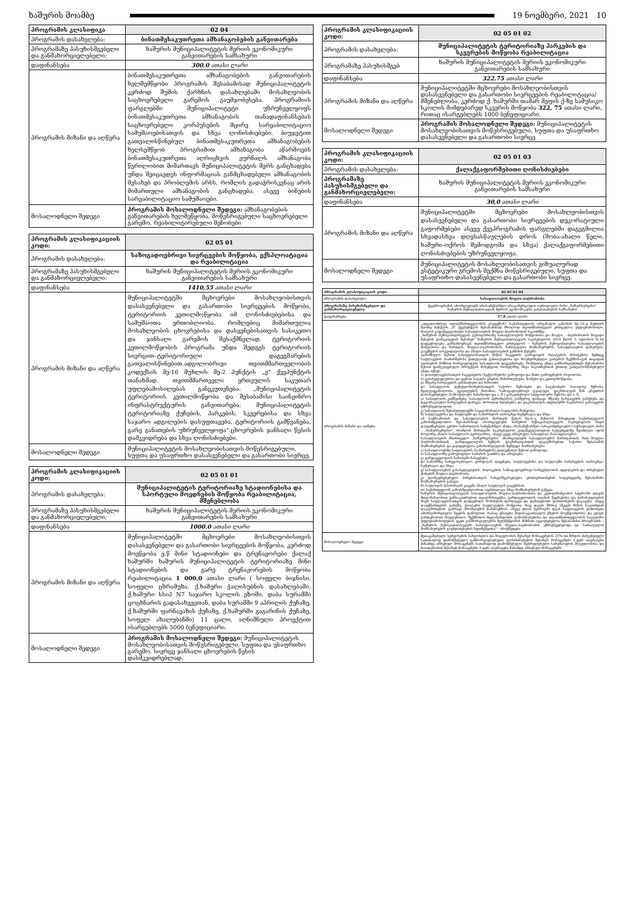ხაშურის მოამბე 19 ნოემბერი, 2021 10
| პროგრამის კლასიფიკა | 02 04 |
| პროგრამის დასახელება: | ბინათმესაკუთრეთა ამხანაგობების განვითარება |
| პროგრამაზე პასუხისმგებელი და განმახორციელებელი: | ხაშურის მუნიციპალიტეტის მერიის ეკონომიკური განვითარების სამსახური |
| დაფინანსება | 300,0 ათასი ლარი |
| პროგრამის მიზანი და აღწერა | ბინათმესაკუთრეთა ამხანაგობების განვითარების ხელშემწყობი პროგრამის შესაბამისად მუნიციპალიტეტის კერძოდ შუშის ქარხნის დასახლებაში მოსახლეობის საცხოვრებელი გარემოს გაუმჯობესება. პროგრამიის ფარგლებში მუნიციპალიტეტი უზრუნველყოფს ბინათმესაკუთრეთა ამხანაგობის თანადაფინანსებას საცხოვრებელი კორპუსების მცირე სარეაბილიტაციო სამუშაოებისათვის და სხვა ღონისძიებები. ბიუჯეტით გათვალისწინებულ ბინათმესაკუთრეთა ამხანაგობების ხელსემწყობ პროგრამით ამხანაგობა აწარმოებს ბინათმესაკუთრეთა აღრიცხვის ჟურნალს ამხანაგობა წერილობით მიმართავს მუნიციპალიტეტის მერს განცხადება უნდა შეიცავდეს ინფორმაციას განმცხადებელი ამხანაგობის შესახებ და პრობლემის არსს, რომლის გადაჭრისკენაც არის მიმართული ამხანაგობის განცხადება. ასევე ბინების სარეაბილიტაციო სამუშაოები. |
| მოსალოდნელი შედეგი | პროგრამის მოსალოდნელი შედეგი: ამხანაგობების განვითარების ხელშეწყობა, მოწესრიგებული საცხოვრებელი გარემო, რეაბილიტირებული შენობები |
| პროგრამის კლასიფიკაციის კოდი: | 02 05 01 |
| პროგრამის დასახელება: | საზოგადოებრივი სივრცეების მოწყობა, ექსპლოატაცია და რეაბილიტაცია |
| პროგრამაზე პასუხისმგებელი და განმახორციელებელი: | ხაშურის მუნიციპალიტეტის მერიის ეკონომიკური განვითარების სამსახური |
| დაფინანსება | 1410,55 ათასი ლარი |
| პროგრამის მიზანი და აღწერა | მუნიციპალიტეტში მცხოვრები მოსახლეობისთვის დასასვენებელი და გასართობი სივრცეების მოწყობა, ტერიტორიის კეთილმოწყობა იმ ღონისძიებებისა და სამუშაოთა ერთობლიობა, რომლებიც მიმართულია მოსახლეობის ცხოვრებისა და დასვენებისათვის სასიკეთო და ჯანსაღი გარემოს შესაქმნელად. ტერიტორიის კეთილმოწყობის პროგრამა უნდა შედგეს ტერიტორიის სივრცით–ტერიტორიული დაგეგმარების გათვალისწინებით.ადგილობრივი თვითმმართველობის კოდექსის მე-16 მუხლის მე-2 პუნქტის „ვ" ქვეპუნქტის თანახმად, თვითმმართველი ერთეულის საკუთარ უფლებამოსილებას განეკუთვნება: „მუნიციპალიტეტის ტერიტორიის კეთილმოწყობა და შესაბამისი საინჟინრო ინფრასტრუქტურის განვითარება; მუნიციპალიტეტის ტერიტორიაზე ქუჩების, პარკების, სკვერებისა და სხვა საჯარო ადგილების დასუფთავება, ტერიტორიის გამწვანება, გარე განათების უზრუნველყოფა".ცხოვრების ჯანსაღი წესის დამკვიდრება და სხვა ღონისძიებები. |
| მოსალოდნელი შედეგი | მუნიციპალიტეტის მოსახლეობისათვის მოწესრიგებული, სუფთა და უსაფრთხო დასასვენებელი და გასართობი სივრცე. |
| პროგრამის კლასიფიკაციის კოდი: | 02 05 01 01 |
| პროგრამის დასახელება: | მუნიციპალიტეტის ტერიტორიაზე სტადიონებისა და სპორტული მოედნების მოწყობა რეაბილიტაცია, მშენებლობა |
| პროგრამაზე პასუხისმგებელი და განმახორციელებელი: | ხაშურის მუნიციპალიტეტის მერიის ეკონომიკური განვითარების სამსახური |
| დაფინანსება | 1000.0 ათასი ლარი |
| პროგრამის მიზანი და აღწერა | მუნიციპალიტეტში მცხოვრები მოსახლეობისთვის დასასვენებელი და გასართობი სივრცეების მოწყობა, კერძოდ მოეწყობა ე.წ მინი სტადიონები და ტრენაჟორები ქალაქ ხაშურში ხაშურის მუნიციპალიტეტის ტერიტორიაზე მინი სტადიონების და გარე ტრენაჟორების მოწყობა რეაბილიტაცია 1 000,0 ათასი ლარი ( სოფელი ბიჯნისი, სოფელი ცხრამუხა, ქ.ხაშური ჭალისუბნის დასახლებაში, ქ.ხაშური სსიპ N7 საჯარო სკოლის ეზოში, დაბა სურამში ცოცხნარის გადასახვევთან, დაბა სურამში 9 აპრილის ქუჩაზე, ქ.ხაშურში ფარნავაზის ქუჩაზე, ქ.ხაშურში გაგარინის ქუჩაზე, სოფელ ახალუბანში) 11 ცალი, აღნიშნული პროექტით ისარგებლებს 5000 ბენეფიციარი. |
| მოსალოდნელი შედეგი | პროგრამის მოსალოდნელი შედეგი: მუნიციპალიტეტის მოსახლეობისათვის მოწესრიგებული, სუფთა და უსაფრთხო გარემო, სივრცე ჯანსაღი ცხოვრების წესის დასმკვიდრებლად. |
| პროგრამის კლასიფიკაციის კოდი: | 02 05 01 02 |
| პროგრამის დასახელება: | მუნიციპალიტეტის ტერიტორიაზე პარკების და სკვერების მოწყობა რეაბილიტაცია |
| პროგრამაზე პასუხისმგებ | ხაშურის მუნიციპალიტეტის მერიის ეკონომიკური განვითარების სამსახური |
| დაფინანსება | 322.75 ათასი ლარი |
| პროგრამის მიზანი და აღწერა | მუნიციპალიტეტში მცხოვრები მოსახლეობისთვის დასასვენებელი და გასართობი სივრცეების რეაბილიტაცია/მშენებლობა, კერძოდ ქ. ხაშურში თამარ მეფის ქ-ზე სამუსიკო სკოლის მიმდებარედ სკვერის მოწყობა 322, 75 ათასი ლარი, რითაც ისარგებლებს 1000 ბენეფიციარი. |
| მოსალოდნელი შედეგი | პროგრამის მოსალოდნელი შედეგი: მუნიციპალიტეტის მოსახლეობისათვის მოწესრიგებული, სუფთა და უსაფრთხო დასასვენებელი და გასართობი სივრცე |
| პროგრამის კლასიფიკაციის კოდი: | 02 05 01 03 |
| პროგრამის დასახელება: | ქალაქგაფორმებითი ღონისძიებები |
| პროგრამაზე პასუხისმგებელი და განმახორციელებელი: | ხაშურის მუნიციპალიტეტის მერიის ეკონომიკური განვითარების სამსახური |
| დაფინანსება | 30,0 ათასი ლარი |
| პროგრამის მიზანი და აღწერა | მუნიციპალიტეტში მცხოვრები მოსახლეობისთვის დასასვენებელი და გასართობი სივრცეების დეკორატიული გაფორმებები ასევე ქვეპროგრამის ფარგლებში დაგეგმილია სხვადასხვა დღესასწაულების დროს (შობა-ახალი წელი, ხაშური-ოქროს შემოდგომა და სხვა) ქალაქგაფორმებითი ღონისძიებების უზრუნველყოფა. |
| მოსალოდნელი შედეგი | მუნიციპალიტეტის მოსახლეობისათვის ვიზუალურად ესტეტიკური გრემოს შექმნა მოწესრიგებული, სუფთა და უსაფრთხო დასასვენებელი და გასართობი სივრცე. |
| პროგრამის კლასიფიკაციის კოდი: | 02 05 01 04 |
| პროგრამის დასახელება: | სასაფლაოების მოვლა-პატრონობა |
| პროგრამაზე პასუხისმგებელი და განმახორციელებელი: | ქვეპროგრამას ახორციელებს არასამეწარმეო არაკომერციული იურიდიული პირი „ხაშურსერვისი" ხაშურის მუნიციპალიტეტის მერიის ეკონომიკური განვითარების სამსახური |
| დაფინანსება | 57.8 ათასი ლარი |
| პროგრამის მიზანი და აღწერა | „ადგილობრივი თვითმმართველობის კოდექსის" საქართველოს ორგანული კანონის მე–16–ე მუხლის მეორე პუნქტის „ხ" ქვეპუნქტის შესაბამისად მხოლოდ თვითმმართველი ერთეულია უფლებამოსილი, მიიღოს გადაწყვეტილება სასაფლაოების მოვლა-პატრონობის საკითხზე; „ხაშურის მუნიციპალიტეტის ტერიტორიაზე სასაფლაოების მოწყობისა და მოვლა - პატრონობის ზოგადი წესების დამტკიცების შესახებ" ხაშურის მუნიციპალიტეტის საკრებულოს 2018 წლის 5 ივლისის №60 დადგენილება განსაზღვრავს თვითმმართველი ერთეულის – ხაშურის მუნიციპალური სასაფლაოების მოწყობისა და მართვის, მოვლა-პატრონობის, სარიტუალო მომსახურების, სასაფლაოების დახურვის, გაუქმების ლიკვიდაციისა და ახალი სასაფლაოების გახსნის წესებს. აღნიშნული წესით სასაფლაოსათვის მიწის ნაკვეთის გამოყოფის (სტატუსის მინიჭების) შემდეგ საფლავების (სამარხების) ქათუტაოდ განთავსებისა და მოუხერხებელი გარემოს შექმნისაგან თავიდან აცილების მიზნით ხორციელდება სასაფლაოს დაგეგმარება, რომელიც უნდა განხორციელდეს შესაბამისი წესით დამტკიცებული პროექტის მიხედვით, რომელშიც სხვა საკითხებთან ერთად გათვალისწინებული უნდა იქნეს: ა) დასაფლავებისათვის ნაკვეთების (სექტორების) გამოყოფა და მათი გამოყენების რიგითობა; ბ) გასასვლელებისა და ფეხით სავალი გზების მიმართულება, ზომები და კეთილმოწყობა; გ) მწვანე ნარგავების განთავსება და ხასიათი; დ) სასაფლაოს ფუნქციონირებისათვის საჭირო შენობები და ნაგებობები (საოფისე შენობა, წყალგაყვანილობა, ყვავილების მაღაზია, საზოგადოებრივი ტუალეტი, დაკრძალვის წინ ცხედრის დასასვენებელი (სამოქალაქო პანაშვიდი და ა. შ.) განკუთვნილი სპეციალური შენობა და ა. შ; ე) სასაფლაოს გამწვანება, სასაფლაოს პერიმეტრის გასწვრივ დამცავი მწვანე ნარგავების გაშენება და დეკორატიული ნარგავების დარგვა. ძირითად ხეივნებსა და დაკრძალვის ადგილებში საკმარისი განიავების უზრუნველყოფით; ვ) სასაფლაოს შესასვლელებში სავტომობილო სადგომის მოწყობა; ზ) საფლავებისა და საფლავში და სამარხების აღრიცხვა-ნუმერაცია და სხვა. ამ საქმიანობას და სასაფლაოების მართვის წესის მე–6–ე მუხლის მიხედვით საქართველოს კანონმდებლობის შესაბამისად ახორციელებს ხაშურის მუნიციპალიტეტის საკრებულოს მიერ დაფუძნებული კერძო სამართლის სამეწარმეო ან/და არასამეწარმეო (არაკომერციული) იურიდიული პირი – „ხაშურსერვისი", რომლის მართვაში საკრებულოს გადაწყვეტილებით საფუძველზე შეიძლება იყოს როგორც ახალი სასაფლაოს ტერიტორია, ასევე უკვე არსებული სასაფლაო (სასაფლაოები). სასაფლაოების მმართველი „ხაშურსერვისი" ახორციელებს სასაფლაოების მართვასთან, მათ მოვლა-პატრონობასთან, გარდაცვლილის ნეშტის დაკრძალვასთან დაკავშირებით საჭირო შესაბამის მომსახურებას და ვალდებულია განახორციელოს შემდეგი მომსახურება: ა) სასაფლაოებზე საფლავების (სამარეების) დადგენილი წესით გამოყოფა; ბ) სასაფლაოზე გამოყოფილი სამარის გათხრა და ამოვსება; გ) გარდაცვლილის სამარეში ჩასვენება; დ) სამარხზე სარეგისტრაციო ფირფიტის დაყენება, საფლავებისა და საფლავში სამარეების აღრიცხვა-ნუმერაცია და სხვა; ე) სასაფლაოების გასასვლელების, ბილიკების, საზოგადოებრივი სარგებლობის ადგილების და არსებული ქონების მოვლა-პატრონობა; ვ) დაინტერესებული პირებისათვის სახელშეკრულებო ურთიერთობების საფუძველზე შესაბამისი მომსახურების გაწევა; ზ) საფლავის პასპორტის გაცემა ახალი საფლავის გაცემისას; თ) საქართველოს კანონმდებლობით აუკრძალავი სხვა მომსახურების გაწევა. ხაშურის მუნიციპალიტეტის სასაფლაოების მოვლა-პატრონობისა და კეთილმოწყობის სფეროში დღეის მდგომარეობით განსაკუთრებით თვალშისაცემია გარდაცვლილის ოჯახის წევრებისა და ჭირისუფლების მიერ საფლავებისათვის დადგენილი ნორმების დარღვევა და დამატებითი ფართობების დაკავება. ასევე დაფქმართების გარეშე, ქაოტური საფლავების მოწყობა, რაც თავის მხრივ იწვევს მიწის საკითხთან დაკავშირებით უამრავი პრობლემის წარმოქმნას. ასევე დღის წესრიგში დგას საფლავების დაზიანება ამორტიზირებული ხეების დაწოლით, რასაც ემატება შიდასაკვარტალო გზების მოუწყობლობა და ელექ-გარდენობით მოვლენილი. შექმნილი მდგომარეობის გამოსწორებისა და თვითმმართველობის საკუთარი უფლებამოსილების უკეთ განხორციელების ხელშეწყობის მიზნით აუცილებელია შესაბამისი პროგრამის – „ხაშურის მუნიციპალიტეტში სასაფლაოების მოვლა-პატრონობის უზრუნველყოფა და სარიტუალო მომსახურების გაუმჯობესების ხელშეწყობა" - ამოქმედება. |
| მოსალოდნელი შედეგი | შეთავაზებული სერვისების სახეობების და მოცულობის შესახებ მონაცემების 25%-ით ზრდის მაჩვენებელი სათანადოდ დამოწმებული განხორციელებული ღონისძიებების შესახებ მონაცემები 1-ჯერ აღემატება მანამდე არსებულ მონაცემებს სათანადოდ დამოწმებული შესრულებული სამუშაოების მოცულობისა და რაოდენობის შესახებ მონაცემები 2-ჯერ აღემატება მანამდე არსებულ მონაცემებს |